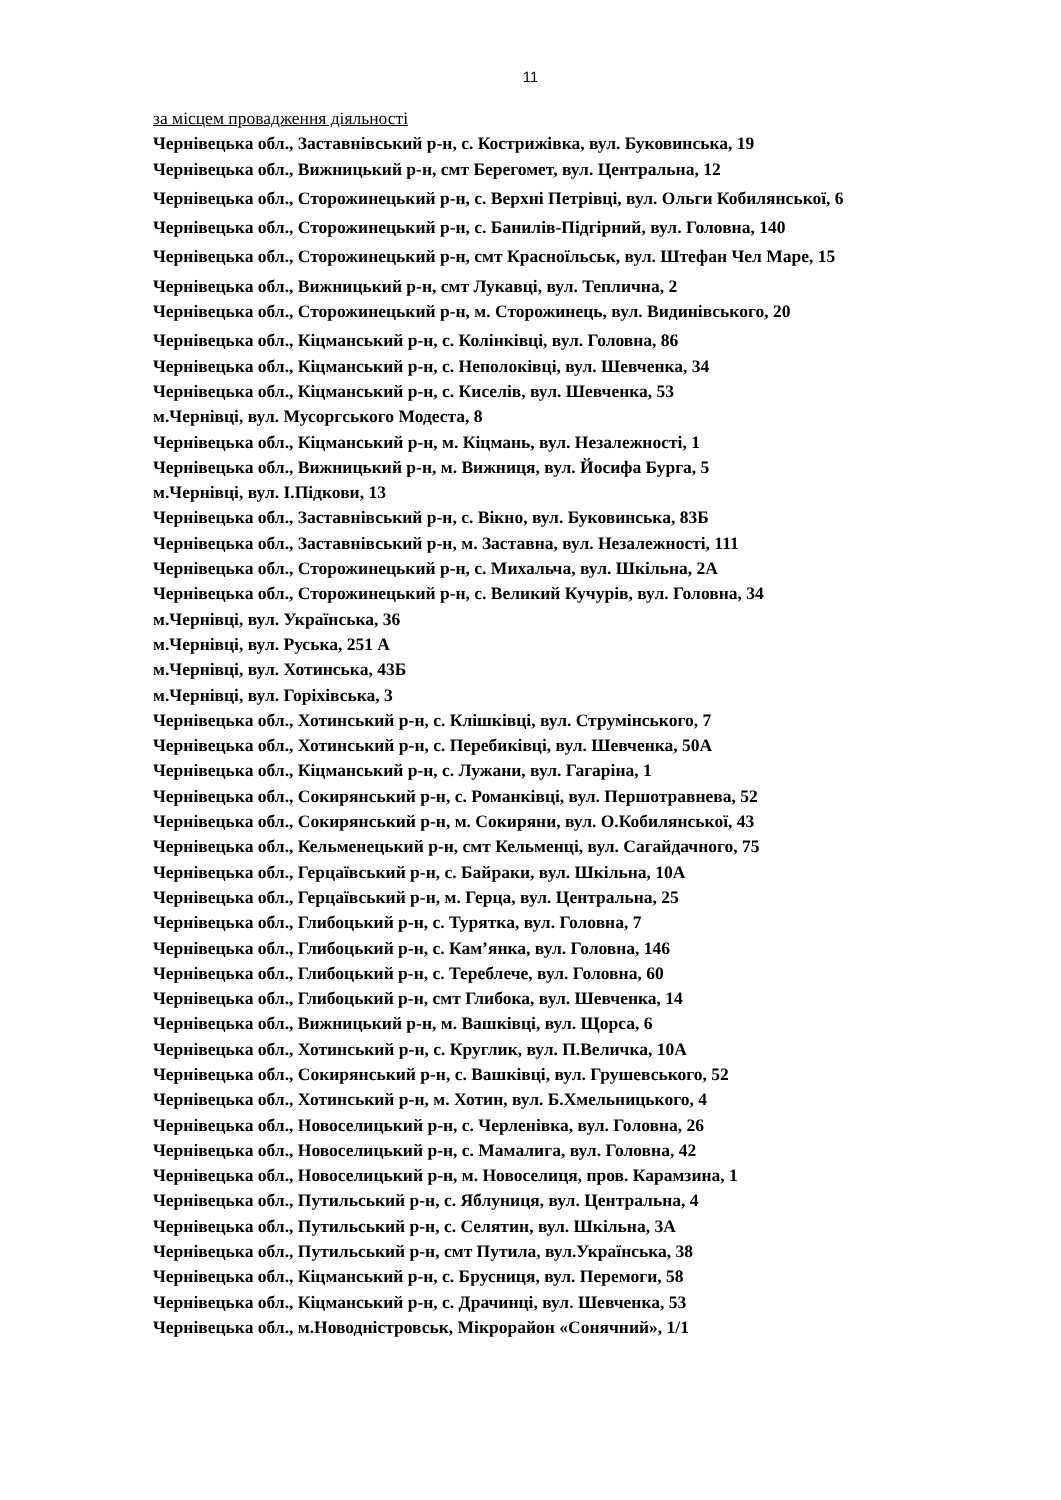11
за місцем провадження діяльності
Чернівецька обл., Заставнівський р-н, с. Кострижівка, вул. Буковинська, 19
Чернівецька обл., Вижницький р-н, смт Берегомет, вул. Центральна, 12
Чернівецька обл., Сторожинецький р-н, с. Верхні Петрівці, вул. Ольги Кобилянської, 6
Чернівецька обл., Сторожинецький р-н, с. Банилів-Підгірний, вул. Головна, 140
Чернівецька обл., Сторожинецький р-н, смт Красноїльськ, вул. Штефан Чел Маре, 15
Чернівецька обл., Вижницький р-н, смт Лукавці, вул. Теплична, 2
Чернівецька обл., Сторожинецький р-н, м. Сторожинець, вул. Видинівського, 20
Чернівецька обл., Кіцманський р-н, с. Колінківці, вул. Головна, 86
Чернівецька обл., Кіцманський р-н, с. Неполоківці, вул. Шевченка, 34
Чернівецька обл., Кіцманський р-н, с. Киселів, вул. Шевченка, 53
м.Чернівці, вул. Мусоргського Модеста, 8
Чернівецька обл., Кіцманський р-н, м. Кіцмань, вул. Незалежності, 1
Чернівецька обл., Вижницький р-н, м. Вижниця, вул. Йосифа Бурга, 5
м.Чернівці, вул. І.Підкови, 13
Чернівецька обл., Заставнівський р-н, с. Вікно, вул. Буковинська, 83Б
Чернівецька обл., Заставнівський р-н, м. Заставна, вул. Незалежності, 111
Чернівецька обл., Сторожинецький р-н, с. Михальча, вул. Шкільна, 2А
Чернівецька обл., Сторожинецький р-н, с. Великий Кучурів, вул. Головна, 34
м.Чернівці, вул. Українська, 36
м.Чернівці, вул. Руська, 251 А
м.Чернівці, вул. Хотинська, 43Б
м.Чернівці, вул. Горіхівська, 3
Чернівецька обл., Хотинський р-н, с. Клішківці, вул. Струмінського, 7
Чернівецька обл., Хотинський р-н, с. Перебиківці, вул. Шевченка, 50А
Чернівецька обл., Кіцманський р-н, с. Лужани, вул. Гагаріна, 1
Чернівецька обл., Сокирянський р-н, с. Романківці, вул. Першотравнева, 52
Чернівецька обл., Сокирянський р-н, м. Сокиряни, вул. О.Кобилянської, 43
Чернівецька обл., Кельменецький р-н, смт Кельменці, вул. Сагайдачного, 75
Чернівецька обл., Герцаївський р-н, с. Байраки, вул. Шкільна, 10А
Чернівецька обл., Герцаївський р-н, м. Герца, вул. Центральна, 25
Чернівецька обл., Глибоцький р-н, с. Турятка, вул. Головна, 7
Чернівецька обл., Глибоцький р-н, с. Кам’янка, вул. Головна, 146
Чернівецька обл., Глибоцький р-н, с. Тереблече, вул. Головна, 60
Чернівецька обл., Глибоцький р-н, смт Глибока, вул. Шевченка, 14
Чернівецька обл., Вижницький р-н, м. Вашківці, вул. Щорса, 6
Чернівецька обл., Хотинський р-н, с. Круглик, вул. П.Величка, 10А
Чернівецька обл., Сокирянський р-н, с. Вашківці, вул. Грушевського, 52
Чернівецька обл., Хотинський р-н, м. Хотин, вул. Б.Хмельницького, 4
Чернівецька обл., Новоселицький р-н, с. Черленівка, вул. Головна, 26
Чернівецька обл., Новоселицький р-н, с. Мамалига, вул. Головна, 42
Чернівецька обл., Новоселицький р-н, м. Новоселиця, пров. Карамзина, 1
Чернівецька обл., Путильський р-н, с. Яблуниця, вул. Центральна, 4
Чернівецька обл., Путильський р-н, с. Селятин, вул. Шкільна, 3А
Чернівецька обл., Путильський р-н, смт Путила, вул.Українська, 38
Чернівецька обл., Кіцманський р-н, с. Брусниця, вул. Перемоги, 58
Чернівецька обл., Кіцманський р-н, с. Драчинці, вул. Шевченка, 53
Чернівецька обл., м.Новодністровськ, Мікрорайон «Сонячний», 1/1